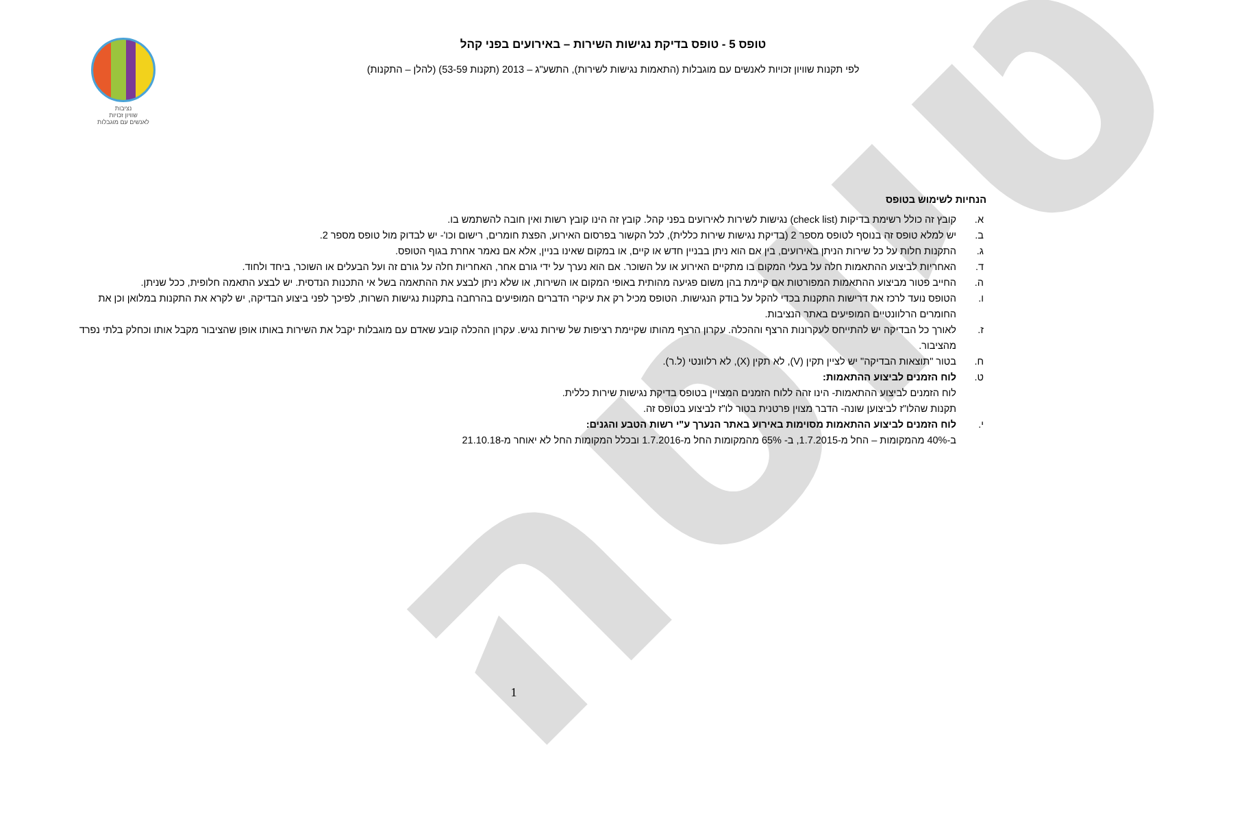טיוטה
טופס 5 - טופס בדיקת נגישות השירות – באירועים בפני קהל
לפי תקנות שוויון זכויות לאנשים עם מוגבלות (התאמות נגישות לשירות), התשע"ג – 2013 (תקנות 53-59) (להלן – התקנות)
נציבות
שוויון זכויות
לאנשים עם מוגבלות
הנחיות לשימוש בטופס
א. קובץ זה כולל רשימת בדיקות (check list) נגישות לשירות לאירועים בפני קהל. קובץ זה הינו קובץ רשות ואין חובה להשתמש בו.
ב. יש למלא טופס זה בנוסף לטופס מספר 2 (בדיקת נגישות שירות כללית), לכל הקשור בפרסום האירוע, הפצת חומרים, רישום וכו'- יש לבדוק מול טופס מספר 2.
ג. התקנות חלות על כל שירות הניתן באירועים, בין אם הוא ניתן בבניין חדש או קיים, או במקום שאינו בניין, אלא אם נאמר אחרת בגוף הטופס.
ד. האחריות לביצוע ההתאמות חלה על בעלי המקום בו מתקיים האירוע או על השוכר. אם הוא נערך על ידי גורם אחר, האחריות חלה על גורם זה ועל הבעלים או השוכר, ביחד ולחוד.
ה. החייב פטור מביצוע ההתאמות המפורטות אם קיימת בהן משום פגיעה מהותית באופי המקום או השירות, או שלא ניתן לבצע את ההתאמה בשל אי התכנות הנדסית. יש לבצע התאמה חלופית, ככל שניתן.
ו. הטופס נועד לרכז את דרישות התקנות בכדי להקל על בודק הנגישות. הטופס מכיל רק את עיקרי הדברים המופיעים בהרחבה בתקנות נגישות השרות, לפיכך לפני ביצוע הבדיקה, יש לקרא את התקנות במלואן וכן את החומרים הרלוונטיים המופיעים באתר הנציבות.
ז. לאורך כל הבדיקה יש להתייחס לעקרונות הרצף וההכלה. עקרון הרצף מהותו שקיימת רציפות של שירות נגיש. עקרון ההכלה קובע שאדם עם מוגבלות יקבל את השירות באותו אופן שהציבור מקבל אותו וכחלק בלתי נפרד מהציבור.
ח. בטור "תוצאות הבדיקה" יש לציין תקין (V), לא תקין (X), לא רלוונטי (ל.ר).
ט. לוח הזמנים לביצוע ההתאמות:
לוח הזמנים לביצוע ההתאמות- הינו זהה ללוח הזמנים המצויין בטופס בדיקת נגישות שירות כללית.
תקנות שהלו"ז לביצוען שונה- הדבר מצוין פרטנית בטור לו"ז לביצוע בטופס זה.
י. לוח הזמנים לביצוע ההתאמות מסוימות באירוע באתר הנערך ע"י רשות הטבע והגנים:
ב-40% מהמקומות – החל מ-1.7.2015, ב- 65% מהמקומות החל מ-1.7.2016 ובכלל המקומות החל לא יאוחר מ-21.10.18
1